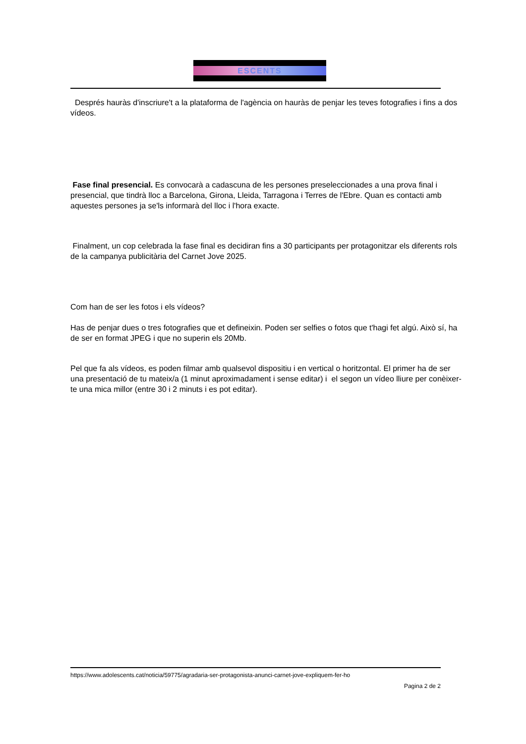ESCENTS
Després hauràs d'inscriure't a la plataforma de l'agència on hauràs de penjar les teves fotografies i fins a dos vídeos.
Fase final presencial. Es convocarà a cadascuna de les persones preseleccionades a una prova final i presencial, que tindrà lloc a Barcelona, Girona, Lleida, Tarragona i Terres de l'Ebre. Quan es contacti amb aquestes persones ja se'ls informarà del lloc i l'hora exacte.
Finalment, un cop celebrada la fase final es decidiran fins a 30 participants per protagonitzar els diferents rols de la campanya publicitària del Carnet Jove 2025.
Com han de ser les fotos i els vídeos?
Has de penjar dues o tres fotografies que et defineixin. Poden ser selfies o fotos que t'hagi fet algú. Això sí, ha de ser en format JPEG i que no superin els 20Mb.
Pel que fa als vídeos, es poden filmar amb qualsevol dispositiu i en vertical o horitzontal. El primer ha de ser una presentació de tu mateix/a (1 minut aproximadament i sense editar) i el segon un vídeo lliure per conèixer-te una mica millor (entre 30 i 2 minuts i es pot editar).
https://www.adolescents.cat/noticia/59775/agradaria-ser-protagonista-anunci-carnet-jove-expliquem-fer-ho
Pagina 2 de 2